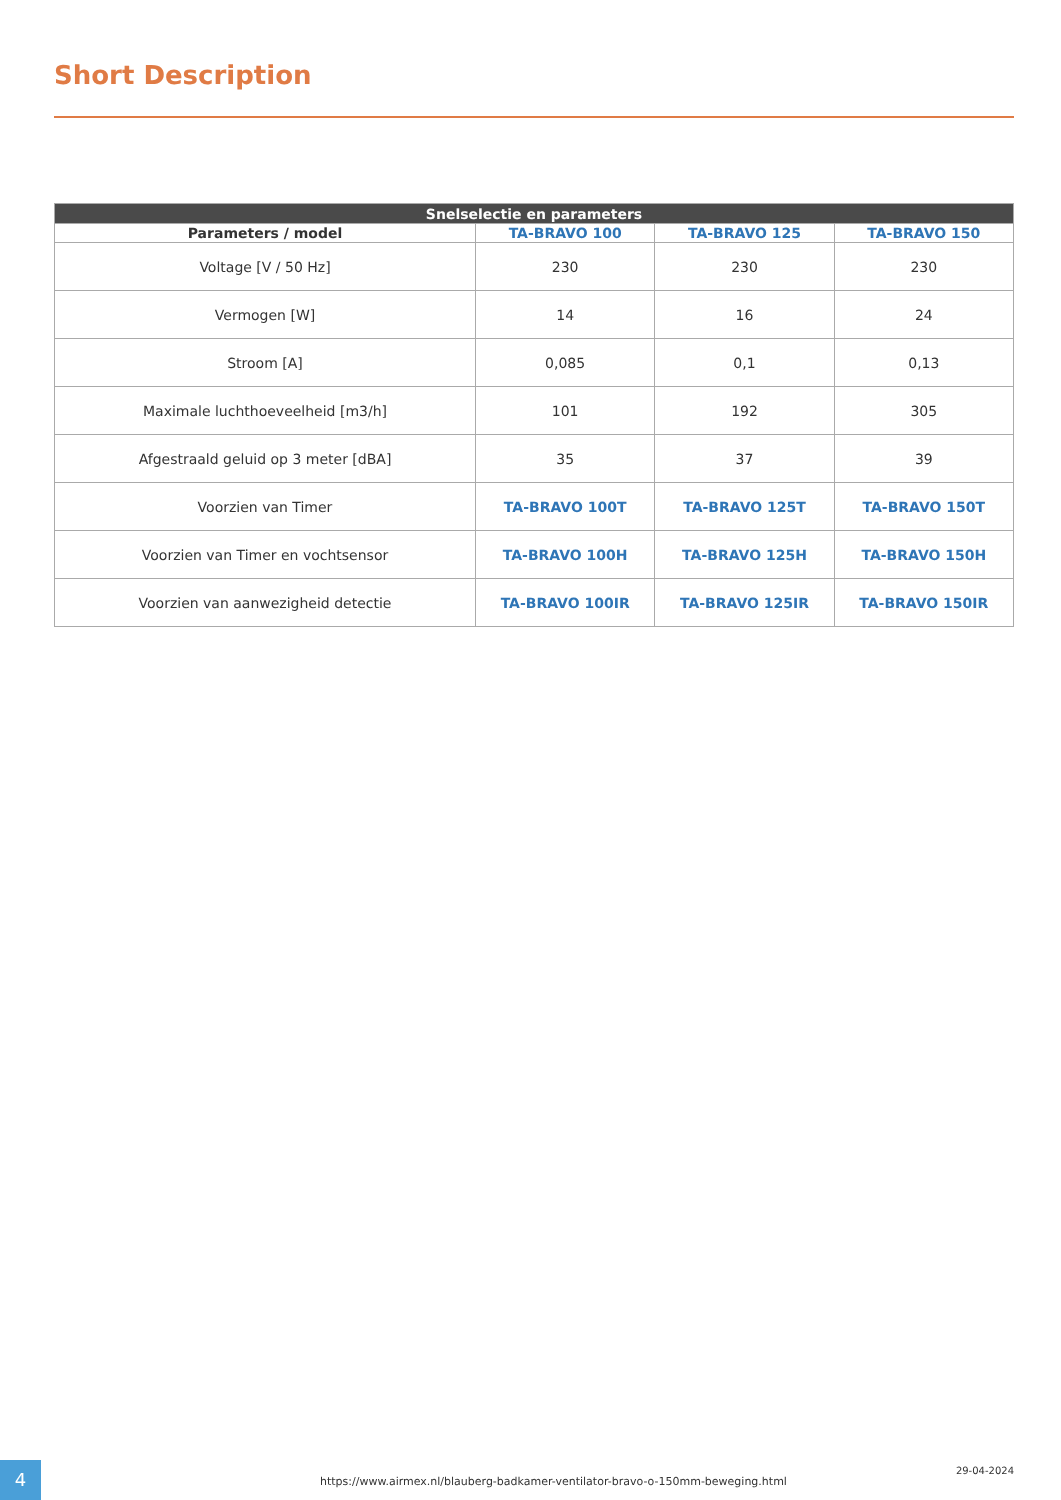Short Description
| Snelselectie en parameters | | | |
| --- | --- | --- | --- |
| Parameters / model | TA-BRAVO 100 | TA-BRAVO 125 | TA-BRAVO 150 |
| Voltage [V / 50 Hz] | 230 | 230 | 230 |
| Vermogen [W] | 14 | 16 | 24 |
| Stroom [A] | 0,085 | 0,1 | 0,13 |
| Maximale luchthoeveelheid [m3/h] | 101 | 192 | 305 |
| Afgestraald geluid op 3 meter [dBA] | 35 | 37 | 39 |
| Voorzien van Timer | TA-BRAVO 100T | TA-BRAVO 125T | TA-BRAVO 150T |
| Voorzien van Timer en vochtsensor | TA-BRAVO 100H | TA-BRAVO 125H | TA-BRAVO 150H |
| Voorzien van aanwezigheid detectie | TA-BRAVO 100IR | TA-BRAVO 125IR | TA-BRAVO 150IR |
4
https://www.airmex.nl/blauberg-badkamer-ventilator-bravo-o-150mm-beweging.html
29-04-2024